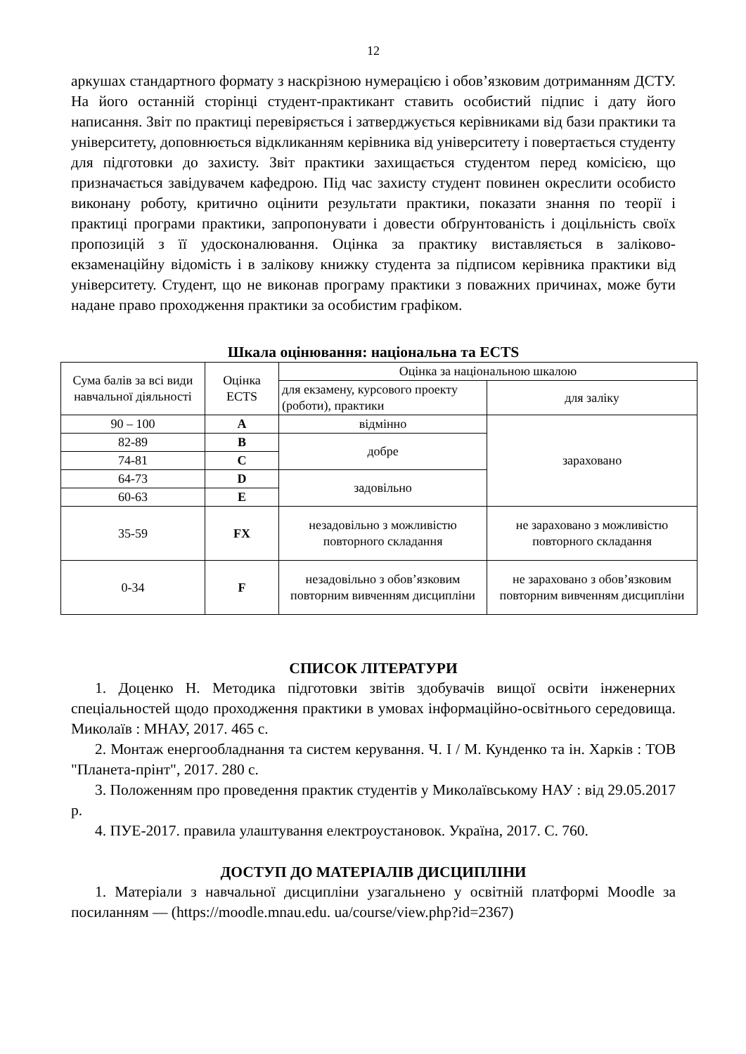12
аркушах стандартного формату з наскрізною нумерацією і обов’язковим дотриманням ДСТУ. На його останній сторінці студент-практикант ставить особистий підпис і дату його написання. Звіт по практиці перевіряється і затверджується керівниками від бази практики та університету, доповнюється відкликанням керівника від університету і повертається студенту для підготовки до захисту. Звіт практики захищається студентом перед комісією, що призначається завідувачем кафедрою. Під час захисту студент повинен окреслити особисто виконану роботу, критично оцінити результати практики, показати знання по теорії і практиці програми практики, запропонувати і довести обґрунтованість і доцільність своїх пропозицій з її удосконалювання. Оцінка за практику виставляється в заліково-екзаменаційну відомість і в залікову книжку студента за підписом керівника практики від університету. Студент, що не виконав програму практики з поважних причинах, може бути надане право проходження практики за особистим графіком.
Шкала оцінювання: національна та ECTS
| Сума балів за всі види навчальної діяльності | Оцінка ECTS | Оцінка за національною шкалою | |
| --- | --- | --- | --- |
| | | для екзамену, курсового проекту (роботи), практики | для заліку |
| 90 – 100 | A | відмінно | зараховано |
| 82-89 | B | добре | |
| 74-81 | C | | |
| 64-73 | D | задовільно | |
| 60-63 | E | | |
| 35-59 | FX | незадовільно з можливістю повторного складання | не зараховано з можливістю повторного складання |
| 0-34 | F | незадовільно з обов’язковим повторним вивченням дисципліни | не зараховано з обов’язковим повторним вивченням дисципліни |
СПИСОК ЛІТЕРАТУРИ
1. Доценко Н. Методика підготовки звітів здобувачів вищої освіти інженерних спеціальностей щодо проходження практики в умовах інформаційно-освітнього середовища. Миколаїв : МНАУ, 2017. 465 с.
2. Монтаж енергообладнання та систем керування. Ч. I / М. Кунденко та ін. Харків : ТОВ "Планета-прінт", 2017. 280 с.
3. Положенням про проведення практик студентів у Миколаївському НАУ : від 29.05.2017 р.
4. ПУЕ-2017. правила улаштування електроустановок. Україна, 2017. С. 760.
ДОСТУП ДО МАТЕРІАЛІВ ДИСЦИПЛІНИ
1. Матеріали з навчальної дисципліни узагальнено у освітній платформі Moodle за посиланням — (https://moodle.mnau.edu. ua/course/view.php?id=2367)